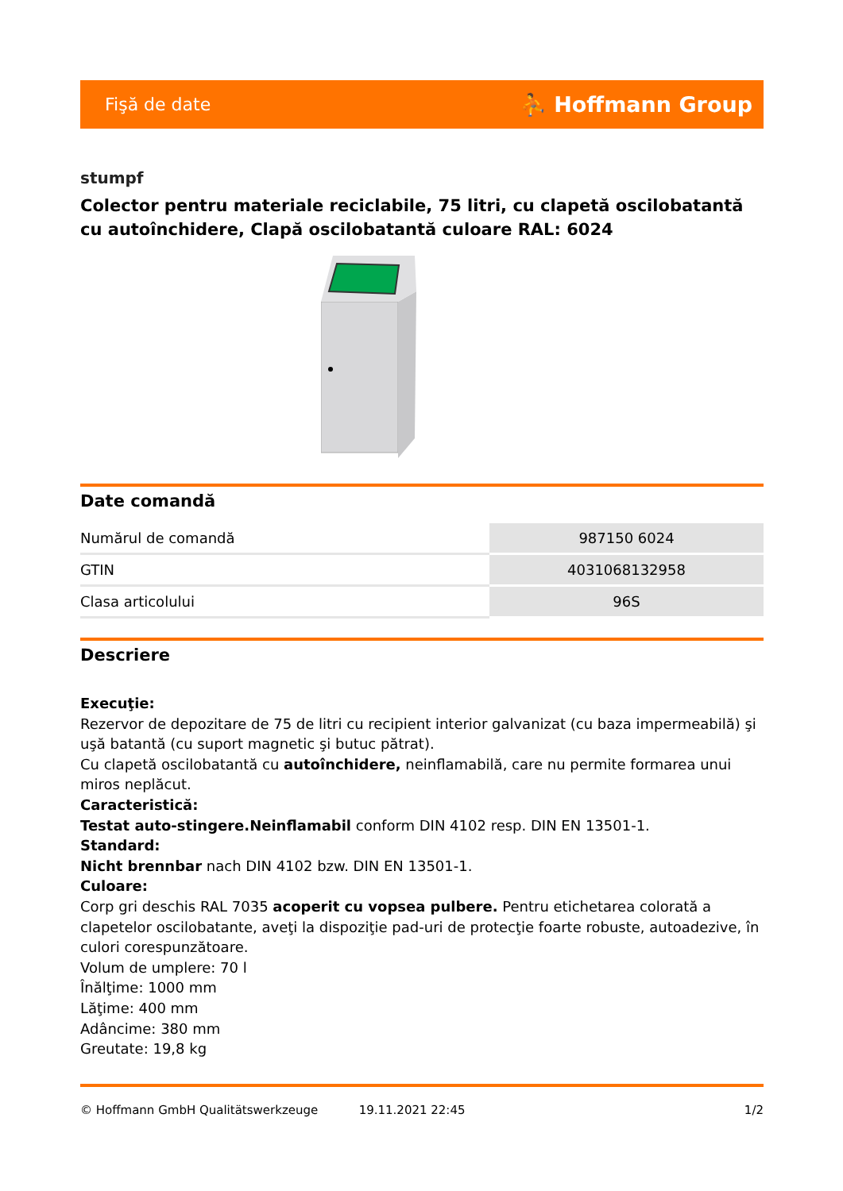Fişă de date ⛹ Hoffmann Group
stumpf
Colector pentru materiale reciclabile, 75 litri, cu clapetă oscilobatantă cu autoînchidere, Clapă oscilobatantă culoare RAL: 6024
Date comandă
| Numărul de comandă | 987150 6024 |
| GTIN | 4031068132958 |
| Clasa articolului | 96S |
Descriere
Execuţie:
Rezervor de depozitare de 75 de litri cu recipient interior galvanizat (cu baza impermeabilă) şi uşă batantă (cu suport magnetic şi butuc pătrat).
Cu clapetă oscilobatantă cu autoînchidere, neinflamabilă, care nu permite formarea unui miros neplăcut.
Caracteristică:
Testat auto-stingere.Neinflamabil conform DIN 4102 resp. DIN EN 13501-1.
Standard:
Nicht brennbar nach DIN 4102 bzw. DIN EN 13501-1.
Culoare:
Corp gri deschis RAL 7035 acoperit cu vopsea pulbere. Pentru etichetarea colorată a clapetelor oscilobatante, aveţi la dispoziţie pad-uri de protecţie foarte robuste, autoadezive, în culori corespunzătoare.
Volum de umplere: 70 l
Înălţime: 1000 mm
Lăţime: 400 mm
Adâncime: 380 mm
Greutate: 19,8 kg
© Hoffmann GmbH Qualitätswerkzeuge 19.11.2021 22:45 1/2